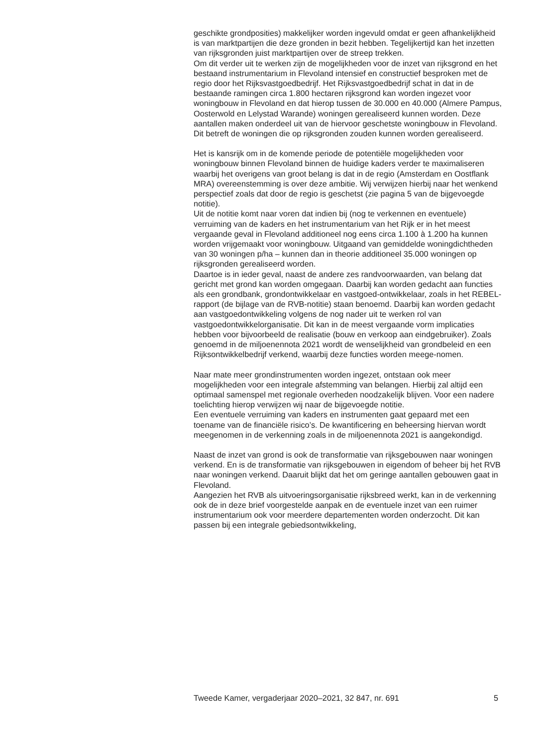geschikte grondposities) makkelijker worden ingevuld omdat er geen afhankelijkheid is van marktpartijen die deze gronden in bezit hebben. Tegelijkertijd kan het inzetten van rijksgronden juist marktpartijen over de streep trekken.
Om dit verder uit te werken zijn de mogelijkheden voor de inzet van rijksgrond en het bestaand instrumentarium in Flevoland intensief en constructief besproken met de regio door het Rijksvastgoedbedrijf. Het Rijksvastgoedbedrijf schat in dat in de bestaande ramingen circa 1.800 hectaren rijksgrond kan worden ingezet voor woningbouw in Flevoland en dat hierop tussen de 30.000 en 40.000 (Almere Pampus, Oosterwold en Lelystad Warande) woningen gerealiseerd kunnen worden. Deze aantallen maken onderdeel uit van de hiervoor geschetste woningbouw in Flevoland.
Dit betreft de woningen die op rijksgronden zouden kunnen worden gerealiseerd.
Het is kansrijk om in de komende periode de potentiële mogelijkheden voor woningbouw binnen Flevoland binnen de huidige kaders verder te maximaliseren waarbij het overigens van groot belang is dat in de regio (Amsterdam en Oostflank MRA) overeenstemming is over deze ambitie. Wij verwijzen hierbij naar het wenkend perspectief zoals dat door de regio is geschetst (zie pagina 5 van de bijgevoegde notitie).
Uit de notitie komt naar voren dat indien bij (nog te verkennen en eventuele) verruiming van de kaders en het instrumentarium van het Rijk er in het meest vergaande geval in Flevoland additioneel nog eens circa 1.100 à 1.200 ha kunnen worden vrijgemaakt voor woningbouw. Uitgaand van gemiddelde woningdichtheden van 30 woningen p/ha – kunnen dan in theorie additioneel 35.000 woningen op rijksgronden gerealiseerd worden.
Daartoe is in ieder geval, naast de andere zes randvoorwaarden, van belang dat gericht met grond kan worden omgegaan. Daarbij kan worden gedacht aan functies als een grondbank, grondontwikkelaar en vastgoed-ontwikkelaar, zoals in het REBEL-rapport (de bijlage van de RVB-notitie) staan benoemd. Daarbij kan worden gedacht aan vastgoedontwikkeling volgens de nog nader uit te werken rol van vastgoedontwikkelorganisatie. Dit kan in de meest vergaande vorm implicaties hebben voor bijvoorbeeld de realisatie (bouw en verkoop aan eindgebruiker). Zoals genoemd in de miljoenennota 2021 wordt de wenselijkheid van grondbeleid en een Rijksontwikkelbedrijf verkend, waarbij deze functies worden meege-nomen.
Naar mate meer grondinstrumenten worden ingezet, ontstaan ook meer mogelijkheden voor een integrale afstemming van belangen. Hierbij zal altijd een optimaal samenspel met regionale overheden noodzakelijk blijven. Voor een nadere toelichting hierop verwijzen wij naar de bijgevoegde notitie.
Een eventuele verruiming van kaders en instrumenten gaat gepaard met een toename van de financiële risico’s. De kwantificering en beheersing hiervan wordt meegenomen in de verkenning zoals in de miljoenennota 2021 is aangekondigd.
Naast de inzet van grond is ook de transformatie van rijksgebouwen naar woningen verkend. En is de transformatie van rijksgebouwen in eigendom of beheer bij het RVB naar woningen verkend. Daaruit blijkt dat het om geringe aantallen gebouwen gaat in Flevoland.
Aangezien het RVB als uitvoeringsorganisatie rijksbreed werkt, kan in de verkenning ook de in deze brief voorgestelde aanpak en de eventuele inzet van een ruimer instrumentarium ook voor meerdere departementen worden onderzocht. Dit kan passen bij een integrale gebiedsontwikkeling,
Tweede Kamer, vergaderjaar 2020–2021, 32 847, nr. 691 5